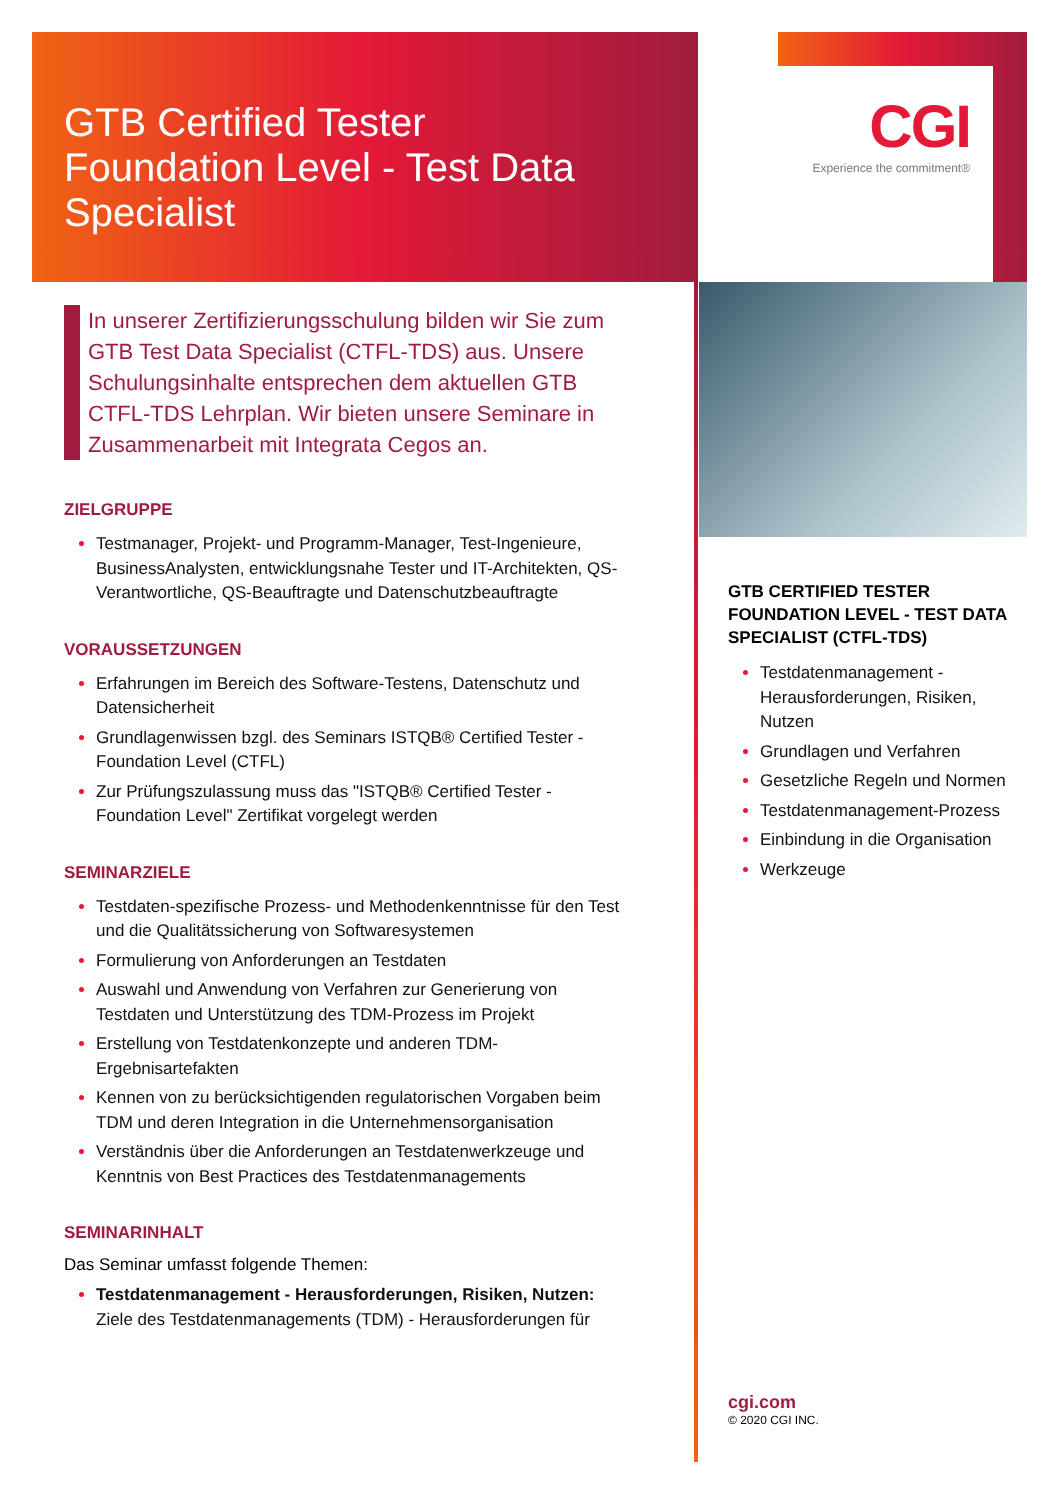CGI
Experience the commitment®
GTB Certified Tester
Foundation Level - Test Data
Specialist
In unserer Zertifizierungsschulung bilden wir Sie zum GTB Test Data Specialist (CTFL-TDS) aus. Unsere Schulungsinhalte entsprechen dem aktuellen GTB CTFL-TDS Lehrplan. Wir bieten unsere Seminare in Zusammenarbeit mit Integrata Cegos an.
ZIELGRUPPE
Testmanager, Projekt- und Programm-Manager, Test-Ingenieure, BusinessAnalysten, entwicklungsnahe Tester und IT-Architekten, QS-Verantwortliche, QS-Beauftragte und Datenschutzbeauftragte
VORAUSSETZUNGEN
Erfahrungen im Bereich des Software-Testens, Datenschutz und Datensicherheit
Grundlagenwissen bzgl. des Seminars ISTQB® Certified Tester - Foundation Level (CTFL)
Zur Prüfungszulassung muss das "ISTQB® Certified Tester - Foundation Level" Zertifikat vorgelegt werden
SEMINARZIELE
Testdaten-spezifische Prozess- und Methodenkenntnisse für den Test und die Qualitätssicherung von Softwaresystemen
Formulierung von Anforderungen an Testdaten
Auswahl und Anwendung von Verfahren zur Generierung von Testdaten und Unterstützung des TDM-Prozess im Projekt
Erstellung von Testdatenkonzepte und anderen TDM-Ergebnisartefakten
Kennen von zu berücksichtigenden regulatorischen Vorgaben beim TDM und deren Integration in die Unternehmensorganisation
Verständnis über die Anforderungen an Testdatenwerkzeuge und Kenntnis von Best Practices des Testdatenmanagements
SEMINARINHALT
Das Seminar umfasst folgende Themen:
Testdatenmanagement - Herausforderungen, Risiken, Nutzen: Ziele des Testdatenmanagements (TDM) - Herausforderungen für
GTB CERTIFIED TESTER FOUNDATION LEVEL - TEST DATA SPECIALIST (CTFL-TDS)
Testdatenmanagement - Herausforderungen, Risiken, Nutzen
Grundlagen und Verfahren
Gesetzliche Regeln und Normen
Testdatenmanagement-Prozess
Einbindung in die Organisation
Werkzeuge
cgi.com
© 2020 CGI INC.